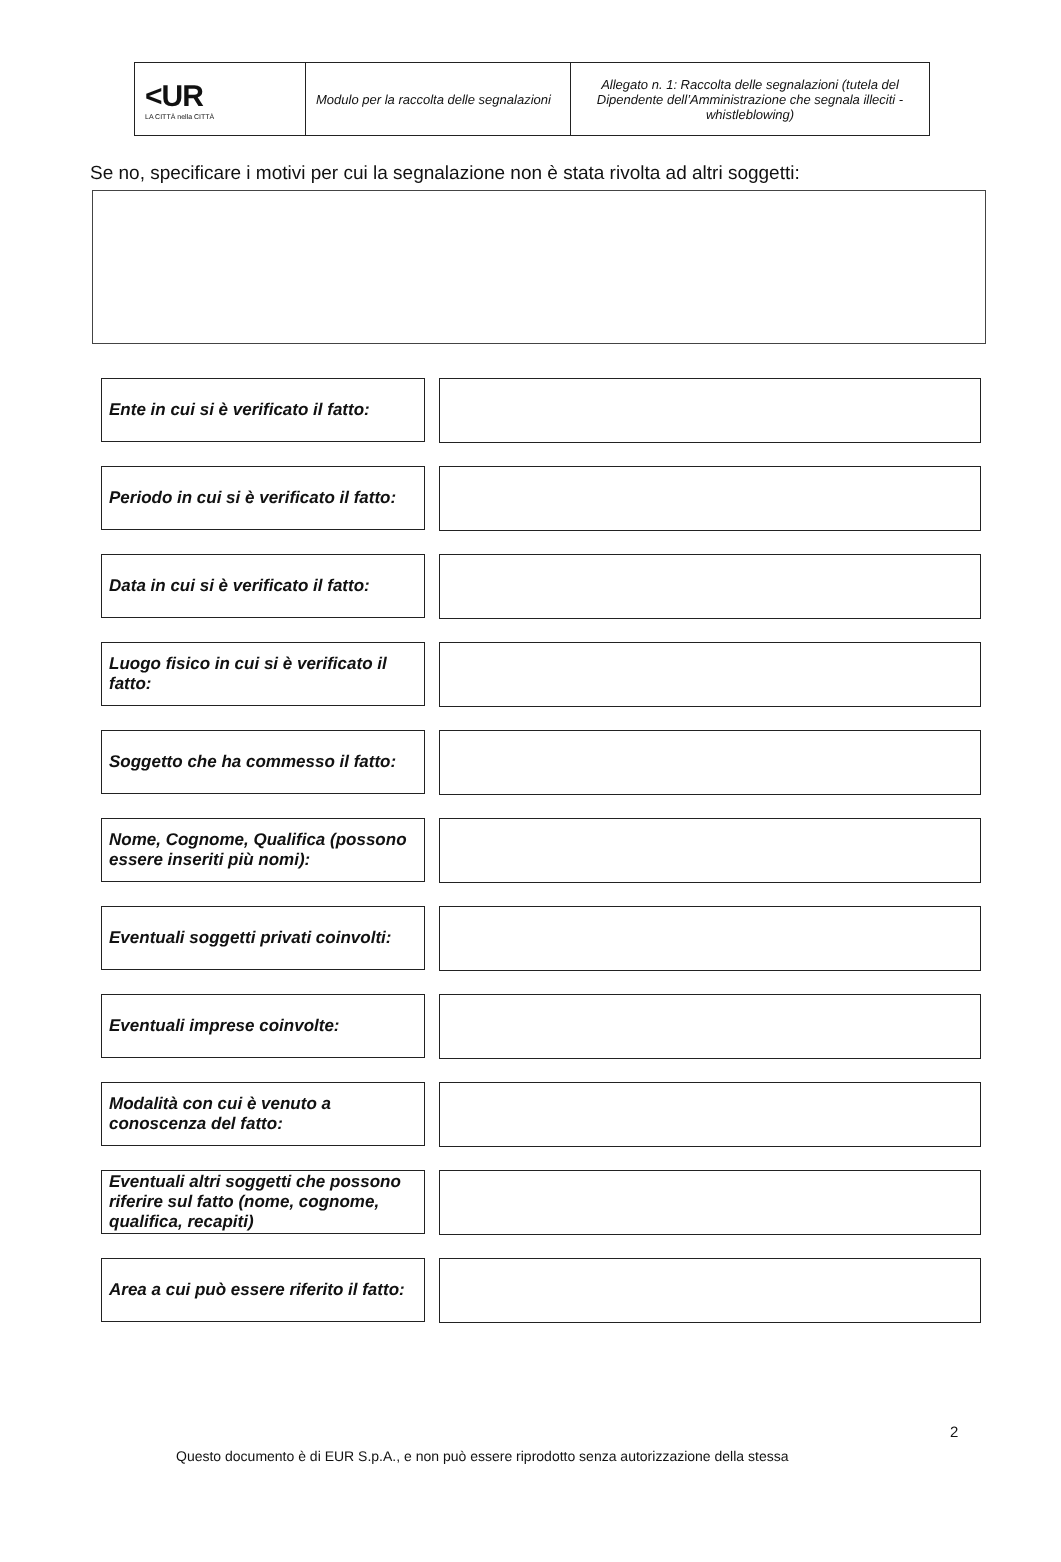| <UR LA CITTÀ nella CITTÀ | Modulo per la raccolta delle segnalazioni | Allegato n. 1: Raccolta delle segnalazioni (tutela del Dipendente dell’Amministrazione che segnala illeciti - whistleblowing) |
Se no, specificare i motivi per cui la segnalazione non è stata rivolta ad altri soggetti:
Ente in cui si è verificato il fatto:
Periodo in cui si è verificato il fatto:
Data in cui si è verificato il fatto:
Luogo fisico in cui si è verificato il fatto:
Soggetto che ha commesso il fatto:
Nome, Cognome, Qualifica (possono essere inseriti più nomi):
Eventuali soggetti privati coinvolti:
Eventuali imprese coinvolte:
Modalità con cui è venuto a conoscenza del fatto:
Eventuali altri soggetti che possono riferire sul fatto (nome, cognome, qualifica, recapiti)
Area a cui può essere riferito il fatto:
2
Questo documento è di EUR S.p.A., e non può essere riprodotto senza autorizzazione della stessa